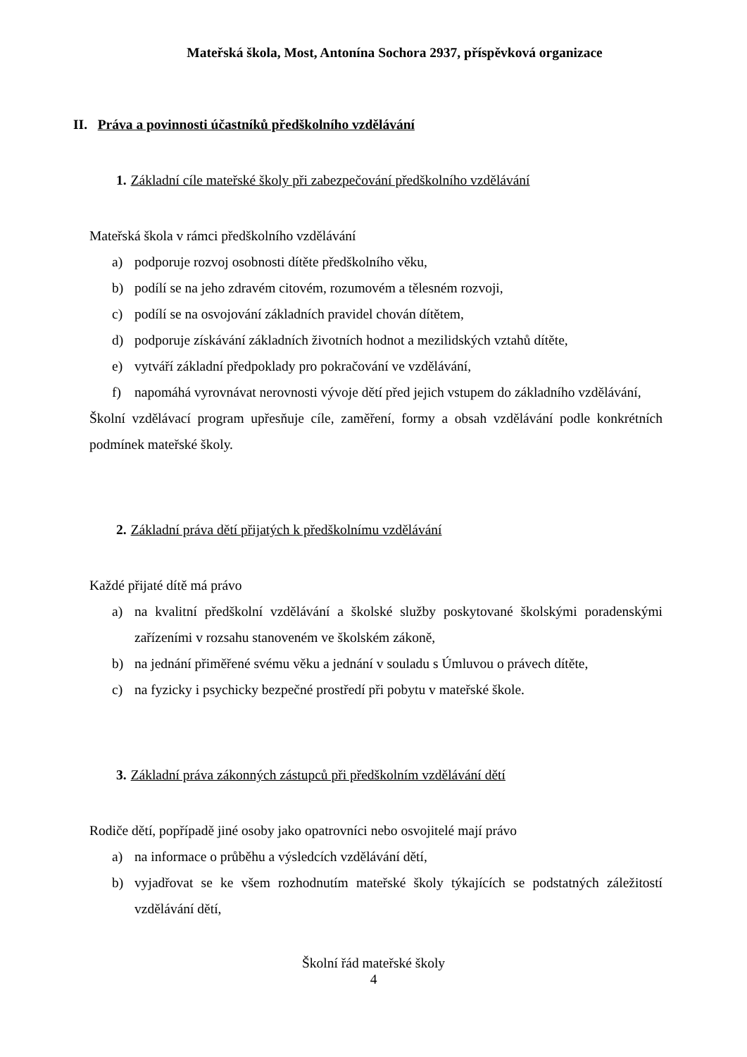Mateřská škola, Most, Antonína Sochora 2937, příspěvková organizace
II. Práva a povinnosti účastníků předškolního vzdělávání
1. Základní cíle mateřské školy při zabezpečování předškolního vzdělávání
Mateřská škola v rámci předškolního vzdělávání
a) podporuje rozvoj osobnosti dítěte předškolního věku,
b) podílí se na jeho zdravém citovém, rozumovém a tělesném rozvoji,
c) podílí se na osvojování základních pravidel chován dítětem,
d) podporuje získávání základních životních hodnot a mezilidských vztahů dítěte,
e) vytváří základní předpoklady pro pokračování ve vzdělávání,
f) napomáhá vyrovnávat nerovnosti vývoje dětí před jejich vstupem do základního vzdělávání,
Školní vzdělávací program upřesňuje cíle, zaměření, formy a obsah vzdělávání podle konkrétních podmínek mateřské školy.
2. Základní práva dětí přijatých k předškolnímu vzdělávání
Každé přijaté dítě má právo
a) na kvalitní předškolní vzdělávání a školské služby poskytované školskými poradenskými zařízeními v rozsahu stanoveném ve školském zákoně,
b) na jednání přiměřené svému věku a jednání v souladu s Úmluvou o právech dítěte,
c) na fyzicky i psychicky bezpečné prostředí při pobytu v mateřské škole.
3. Základní práva zákonných zástupců při předškolním vzdělávání dětí
Rodiče dětí, popřípadě jiné osoby jako opatrovníci nebo osvojitelé mají právo
a) na informace o průběhu a výsledcích vzdělávání dětí,
b) vyjadřovat se ke všem rozhodnutím mateřské školy týkajících se podstatných záležitostí vzdělávání dětí,
Školní řád mateřské školy
4